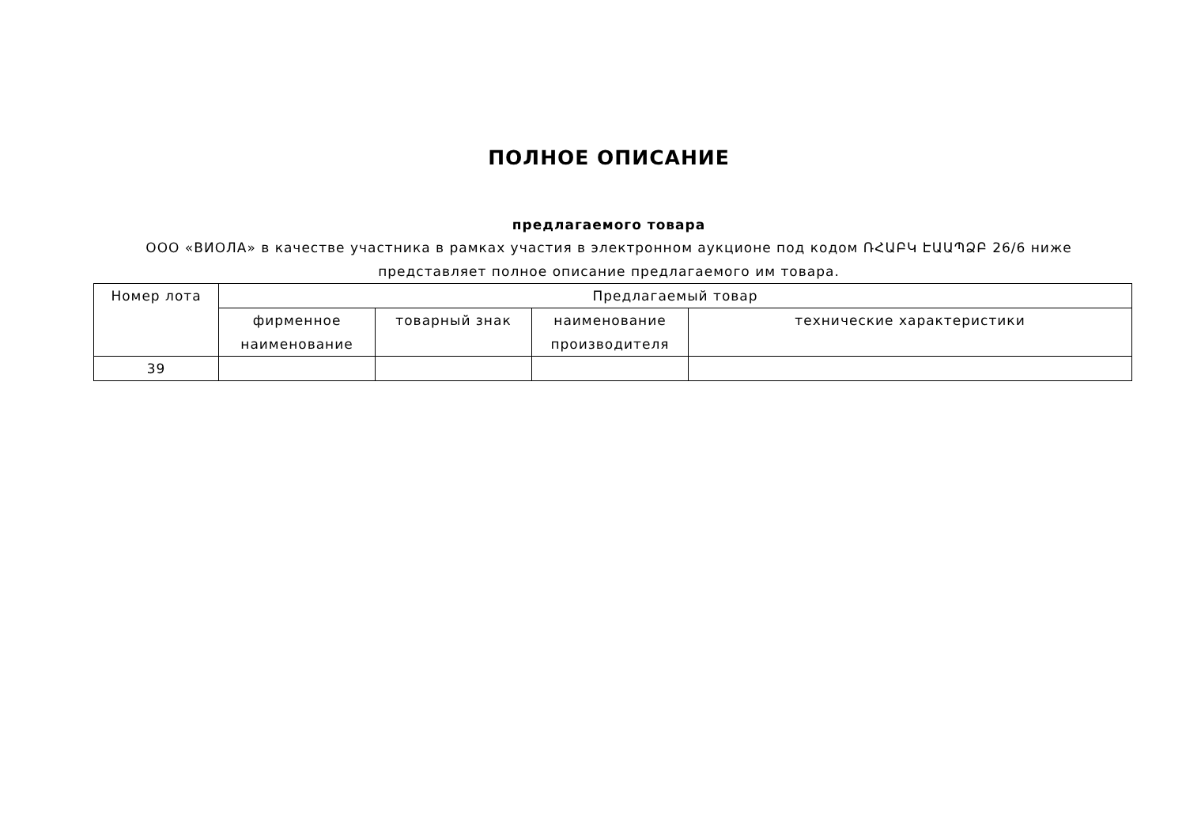ПОЛНОЕ ОПИСАНИЕ
предлагаемого товара
ООО «ВИОЛА» в качестве участника в рамках участия в электронном аукционе под кодом ՌՀԱԲԿ ԷԱԱՊՁԲ 26/6 ниже представляет полное описание предлагаемого им товара.
| Номер лота | Предлагаемый товар | | | |
| --- | --- | --- | --- | --- |
| | фирменное наименование | товарный знак | наименование производителя | технические характеристики |
| 39 | | | | |